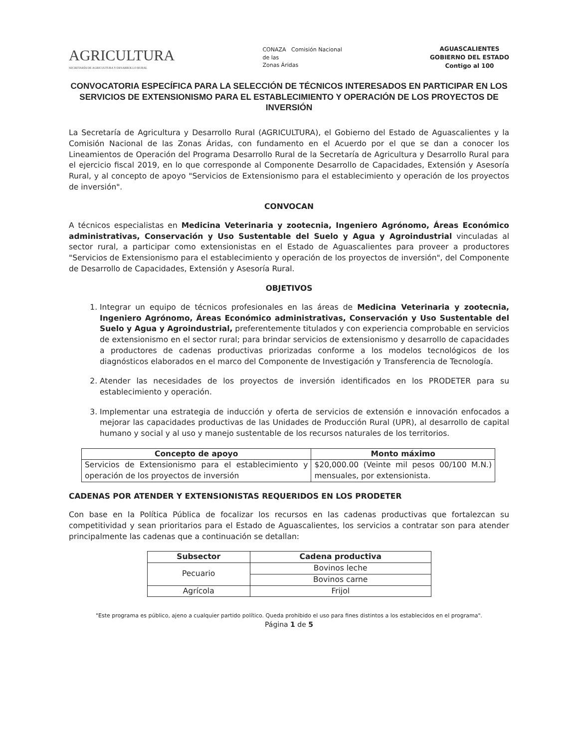AGRICULTURA
SECRETARÍA DE AGRICULTURA Y DESARROLLO RURAL
CONAZA Comisión Nacional
de las
Zonas Áridas
AGUASCALIENTES
GOBIERNO DEL ESTADO
Contigo al 100
CONVOCATORIA ESPECÍFICA PARA LA SELECCIÓN DE TÉCNICOS INTERESADOS EN PARTICIPAR EN LOS SERVICIOS DE EXTENSIONISMO PARA EL ESTABLECIMIENTO Y OPERACIÓN DE LOS PROYECTOS DE INVERSIÓN
La Secretaría de Agricultura y Desarrollo Rural (AGRICULTURA), el Gobierno del Estado de Aguascalientes y la Comisión Nacional de las Zonas Áridas, con fundamento en el Acuerdo por el que se dan a conocer los Lineamientos de Operación del Programa Desarrollo Rural de la Secretaría de Agricultura y Desarrollo Rural para el ejercicio fiscal 2019, en lo que corresponde al Componente Desarrollo de Capacidades, Extensión y Asesoría Rural, y al concepto de apoyo "Servicios de Extensionismo para el establecimiento y operación de los proyectos de inversión".
CONVOCAN
A técnicos especialistas en Medicina Veterinaria y zootecnia, Ingeniero Agrónomo, Áreas Económico administrativas, Conservación y Uso Sustentable del Suelo y Agua y Agroindustrial vinculadas al sector rural, a participar como extensionistas en el Estado de Aguascalientes para proveer a productores "Servicios de Extensionismo para el establecimiento y operación de los proyectos de inversión", del Componente de Desarrollo de Capacidades, Extensión y Asesoría Rural.
OBJETIVOS
1. Integrar un equipo de técnicos profesionales en las áreas de Medicina Veterinaria y zootecnia, Ingeniero Agrónomo, Áreas Económico administrativas, Conservación y Uso Sustentable del Suelo y Agua y Agroindustrial, preferentemente titulados y con experiencia comprobable en servicios de extensionismo en el sector rural; para brindar servicios de extensionismo y desarrollo de capacidades a productores de cadenas productivas priorizadas conforme a los modelos tecnológicos de los diagnósticos elaborados en el marco del Componente de Investigación y Transferencia de Tecnología.
2. Atender las necesidades de los proyectos de inversión identificados en los PRODETER para su establecimiento y operación.
3. Implementar una estrategia de inducción y oferta de servicios de extensión e innovación enfocados a mejorar las capacidades productivas de las Unidades de Producción Rural (UPR), al desarrollo de capital humano y social y al uso y manejo sustentable de los recursos naturales de los territorios.
| Concepto de apoyo | Monto máximo |
| --- | --- |
| Servicios de Extensionismo para el establecimiento y operación de los proyectos de inversión | $20,000.00 (Veinte mil pesos 00/100 M.N.) mensuales, por extensionista. |
CADENAS POR ATENDER Y EXTENSIONISTAS REQUERIDOS EN LOS PRODETER
Con base en la Política Pública de focalizar los recursos en las cadenas productivas que fortalezcan su competitividad y sean prioritarios para el Estado de Aguascalientes, los servicios a contratar son para atender principalmente las cadenas que a continuación se detallan:
| Subsector | Cadena productiva |
| --- | --- |
| Pecuario | Bovinos leche |
| | Bovinos carne |
| Agrícola | Frijol |
"Este programa es público, ajeno a cualquier partido político. Queda prohibido el uso para fines distintos a los establecidos en el programa".
Página 1 de 5